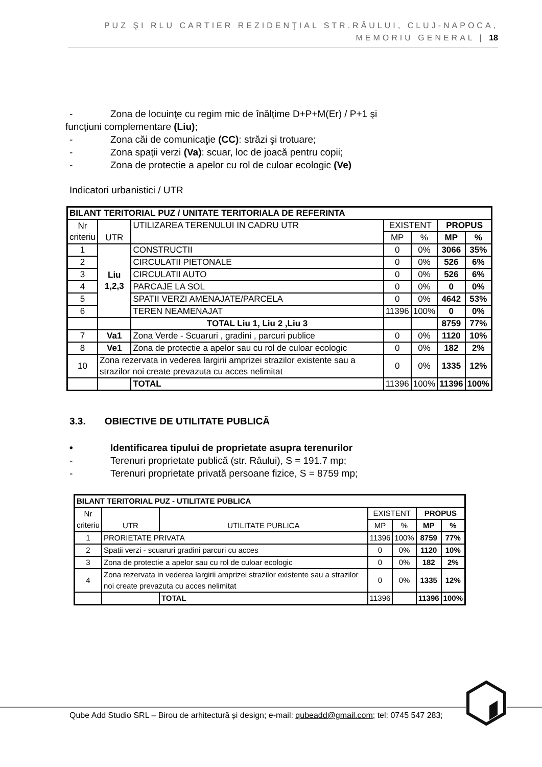PUZ ŞI RLU CARTIER REZIDENŢIAL STR.RÂULUI, CLUJ-NAPOCA,
MEMORIU GENERAL | 18
- Zona de locuinţe cu regim mic de înălţime D+P+M(Er) / P+1 şi
funcţiuni complementare (Liu);
- Zona căi de comunicaţie (CC): străzi şi trotuare;
- Zona spaţii verzi (Va): scuar, loc de joacă pentru copii;
- Zona de protectie a apelor cu rol de culoar ecologic (Ve)
Indicatori urbanistici / UTR
| BILANT TERITORIAL PUZ / UNITATE TERITORIALA DE REFERINTA | | | | | | |
| Nr criteriu | UTR | UTILIZAREA TERENULUI IN CADRU UTR | EXISTENT | | PROPUS | |
| | | | MP | % | MP | % |
| 1 | Liu 1,2,3 | CONSTRUCTII | 0 | 0% | 3066 | 35% |
| 2 | | CIRCULATII PIETONALE | 0 | 0% | 526 | 6% |
| 3 | | CIRCULATII AUTO | 0 | 0% | 526 | 6% |
| 4 | | PARCAJE LA SOL | 0 | 0% | 0 | 0% |
| 5 | | SPATII VERZI AMENAJATE/PARCELA | 0 | 0% | 4642 | 53% |
| 6 | | TEREN NEAMENAJAT | 11396 | 100% | 0 | 0% |
| | | TOTAL Liu 1, Liu 2 ,Liu 3 | | | 8759 | 77% |
| 7 | Va1 | Zona Verde - Scuaruri , gradini , parcuri publice | 0 | 0% | 1120 | 10% |
| 8 | Ve1 | Zona de protectie a apelor sau cu rol de culoar ecologic | 0 | 0% | 182 | 2% |
| 10 | Zona rezervata in vederea largirii amprizei strazilor existente sau a strazilor noi create prevazuta cu acces nelimitat | | 0 | 0% | 1335 | 12% |
| | | TOTAL | 11396 | 100% | 11396 | 100% |
3.3. OBIECTIVE DE UTILITATE PUBLICĂ
• Identificarea tipului de proprietate asupra terenurilor
- Terenuri proprietate publică (str. Râului), S = 191.7 mp;
- Terenuri proprietate privată persoane fizice, S = 8759 mp;
| BILANT TERITORIAL PUZ - UTILITATE PUBLICA | | | | | | |
| Nr criteriu | UTR | UTILITATE PUBLICA | EXISTENT | | PROPUS | |
| | | | MP | % | MP | % |
| 1 | PRORIETATE PRIVATA | | 11396 | 100% | 8759 | 77% |
| 2 | Spatii verzi - scuaruri gradini parcuri cu acces | | 0 | 0% | 1120 | 10% |
| 3 | Zona de protectie a apelor sau cu rol de culoar ecologic | | 0 | 0% | 182 | 2% |
| 4 | Zona rezervata in vederea largirii amprizei strazilor existente sau a strazilor noi create prevazuta cu acces nelimitat | | 0 | 0% | 1335 | 12% |
| | | TOTAL | 11396 | | 11396 | 100% |
Qube Add Studio SRL – Birou de arhitectură și design; e-mail: qubeadd@gmail.com; tel: 0745 547 283;